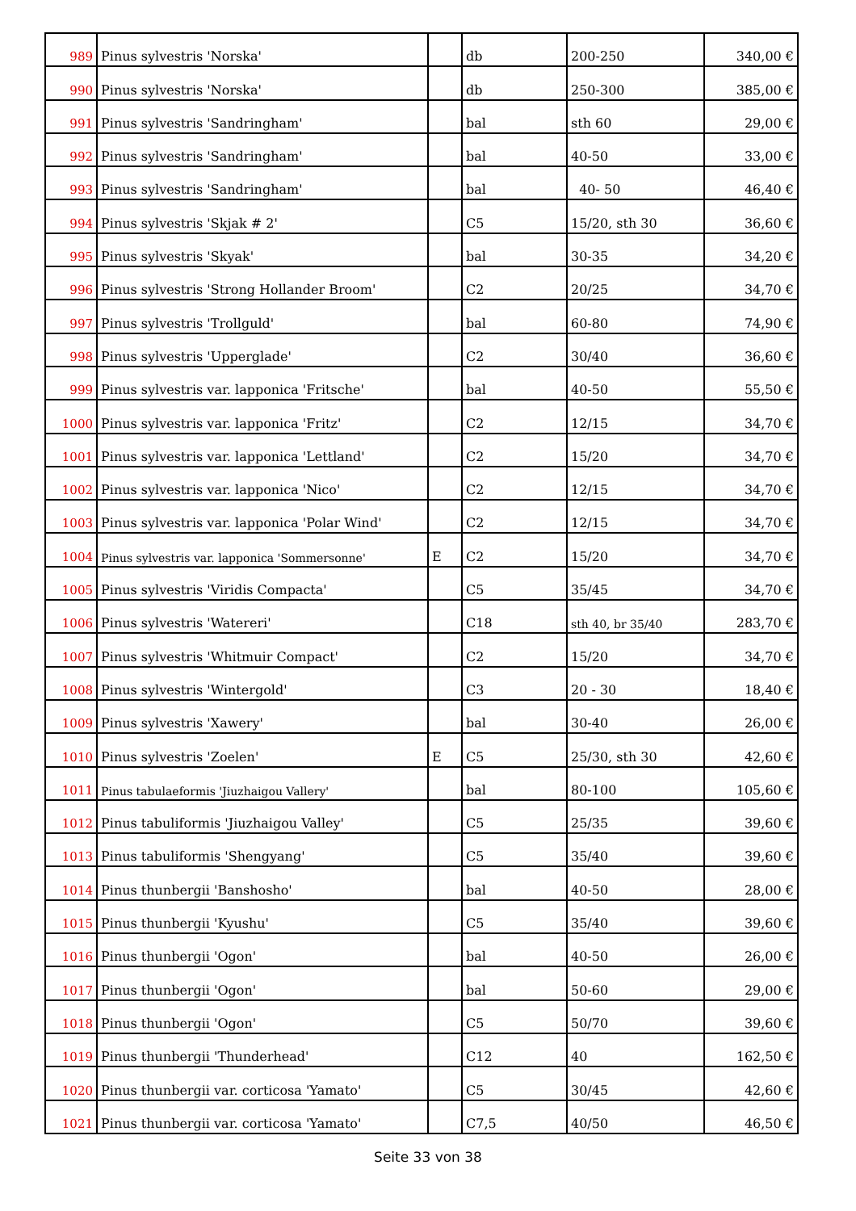| 989 | Pinus sylvestris 'Norska' | | db | 200-250 | 340,00 € |
| 990 | Pinus sylvestris 'Norska' | | db | 250-300 | 385,00 € |
| 991 | Pinus sylvestris 'Sandringham' | | bal | sth 60 | 29,00 € |
| 992 | Pinus sylvestris 'Sandringham' | | bal | 40-50 | 33,00 € |
| 993 | Pinus sylvestris 'Sandringham' | | bal | 40- 50 | 46,40 € |
| 994 | Pinus sylvestris 'Skjak # 2' | | C5 | 15/20, sth 30 | 36,60 € |
| 995 | Pinus sylvestris 'Skyak' | | bal | 30-35 | 34,20 € |
| 996 | Pinus sylvestris 'Strong Hollander Broom' | | C2 | 20/25 | 34,70 € |
| 997 | Pinus sylvestris 'Trollguld' | | bal | 60-80 | 74,90 € |
| 998 | Pinus sylvestris 'Upperglade' | | C2 | 30/40 | 36,60 € |
| 999 | Pinus sylvestris var. lapponica 'Fritsche' | | bal | 40-50 | 55,50 € |
| 1000 | Pinus sylvestris var. lapponica 'Fritz' | | C2 | 12/15 | 34,70 € |
| 1001 | Pinus sylvestris var. lapponica 'Lettland' | | C2 | 15/20 | 34,70 € |
| 1002 | Pinus sylvestris var. lapponica 'Nico' | | C2 | 12/15 | 34,70 € |
| 1003 | Pinus sylvestris var. lapponica 'Polar Wind' | | C2 | 12/15 | 34,70 € |
| 1004 | Pinus sylvestris var. lapponica 'Sommersonne' | E | C2 | 15/20 | 34,70 € |
| 1005 | Pinus sylvestris 'Viridis Compacta' | | C5 | 35/45 | 34,70 € |
| 1006 | Pinus sylvestris 'Watereri' | | C18 | sth 40, br 35/40 | 283,70 € |
| 1007 | Pinus sylvestris 'Whitmuir Compact' | | C2 | 15/20 | 34,70 € |
| 1008 | Pinus sylvestris 'Wintergold' | | C3 | 20 - 30 | 18,40 € |
| 1009 | Pinus sylvestris 'Xawery' | | bal | 30-40 | 26,00 € |
| 1010 | Pinus sylvestris 'Zoelen' | E | C5 | 25/30, sth 30 | 42,60 € |
| 1011 | Pinus tabulaeformis 'Jiuzhaigou Vallery' | | bal | 80-100 | 105,60 € |
| 1012 | Pinus tabuliformis 'Jiuzhaigou Valley' | | C5 | 25/35 | 39,60 € |
| 1013 | Pinus tabuliformis 'Shengyang' | | C5 | 35/40 | 39,60 € |
| 1014 | Pinus thunbergii 'Banshosho' | | bal | 40-50 | 28,00 € |
| 1015 | Pinus thunbergii 'Kyushu' | | C5 | 35/40 | 39,60 € |
| 1016 | Pinus thunbergii 'Ogon' | | bal | 40-50 | 26,00 € |
| 1017 | Pinus thunbergii 'Ogon' | | bal | 50-60 | 29,00 € |
| 1018 | Pinus thunbergii 'Ogon' | | C5 | 50/70 | 39,60 € |
| 1019 | Pinus thunbergii 'Thunderhead' | | C12 | 40 | 162,50 € |
| 1020 | Pinus thunbergii var. corticosa 'Yamato' | | C5 | 30/45 | 42,60 € |
| 1021 | Pinus thunbergii var. corticosa 'Yamato' | | C7,5 | 40/50 | 46,50 € |
Seite 33 von 38